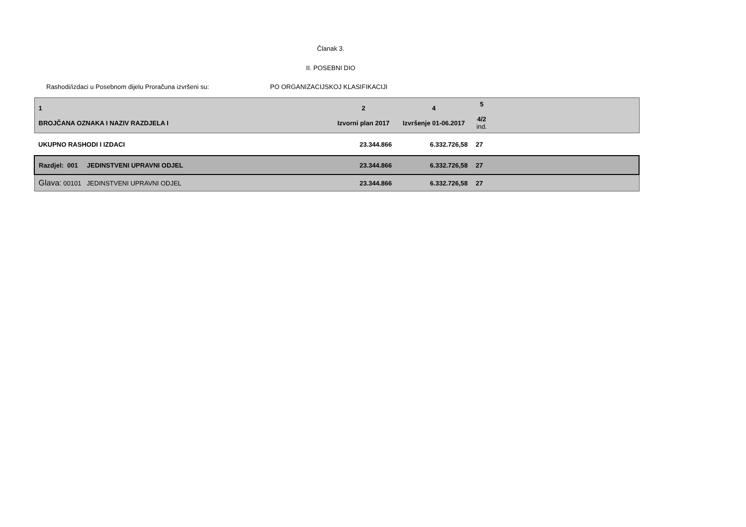Članak 3.
II. POSEBNI DIO
Rashodi/izdaci u Posebnom dijelu Proračuna izvršeni su: PO ORGANIZACIJSKOJ KLASIFIKACIJI
| 1 BROJČANA OZNAKA I NAZIV RAZDJELA I | 2 Izvorni plan 2017 | 4 Izvršenje 01-06.2017 | 5 4/2 ind. | |
| --- | --- | --- | --- | --- |
| UKUPNO RASHODI I IZDACI | 23.344.866 | 6.332.726,58 | 27 | |
| Razdjel: 001 JEDINSTVENI UPRAVNI ODJEL | 23.344.866 | 6.332.726,58 | 27 | |
| Glava: 00101 JEDINSTVENI UPRAVNI ODJEL | 23.344.866 | 6.332.726,58 | 27 | |